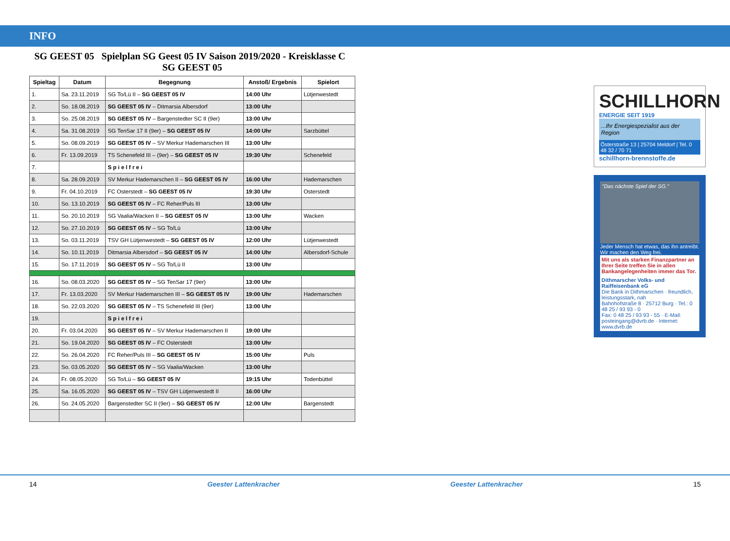INFO
SG GEEST 05 Spielplan SG Geest 05 IV Saison 2019/2020 - Kreisklasse C SG GEEST 05
| Spieltag | Datum | Begegnung | Anstoß/ Ergebnis | Spielort |
| --- | --- | --- | --- | --- |
| 1. | Sa. 23.11.2019 | SG To/Lü II – SG GEEST 05 IV | 14:00 Uhr | Lütjenwestedt |
| 2. | So. 18.08.2019 | SG GEEST 05 IV – Ditmarsia Albersdorf | 13:00 Uhr | |
| 3. | So. 25.08.2019 | SG GEEST 05 IV – Bargenstedter SC II (9er) | 13:00 Uhr | |
| 4. | Sa. 31.08.2019 | SG TenSar 17 II (9er) – SG GEEST 05 IV | 14:00 Uhr | Sarzbüttel |
| 5. | So. 08.09.2019 | SG GEEST 05 IV – SV Merkur Hademarschen III | 13:00 Uhr | |
| 6. | Fr. 13.09.2019 | TS Schenefeld III – (9er) – SG GEEST 05 IV | 19:30 Uhr | Schenefeld |
| 7. | | S p i e l f r e i | | |
| 8. | Sa. 28.09.2019 | SV Merkur Hademarschen II – SG GEEST 05 IV | 16:00 Uhr | Hademarschen |
| 9. | Fr. 04.10.2019 | FC Osterstedt – SG GEEST 05 IV | 19:30 Uhr | Osterstedt |
| 10. | So. 13.10.2019 | SG GEEST 05 IV – FC Reher/Puls III | 13:00 Uhr | |
| 11. | So. 20.10.2019 | SG Vaalia/Wacken II – SG GEEST 05 IV | 13:00 Uhr | Wacken |
| 12. | So. 27.10.2019 | SG GEEST 05 IV – SG To/Lü | 13:00 Uhr | |
| 13. | So. 03.11.2019 | TSV GH Lütjenwestedt – SG GEEST 05 IV | 12:00 Uhr | Lütjenwestedt |
| 14. | So. 10.11.2019 | Ditmarsia Albersdorf – SG GEEST 05 IV | 14:00 Uhr | Albersdorf-Schule |
| 15. | So. 17.11.2019 | SG GEEST 05 IV – SG To/Lü II | 13:00 Uhr | |
| 16. | So. 08.03.2020 | SG GEEST 05 IV – SG TenSar 17 (9er) | 13:00 Uhr | |
| 17. | Fr. 13.03.2020 | SV Merkur Hademarschen III – SG GEEST 05 IV | 19:00 Uhr | Hademarschen |
| 18. | So. 22.03.2020 | SG GEEST 05 IV – TS Schenefeld III (9er) | 13:00 Uhr | |
| 19. | | S p i e l f r e i | | |
| 20. | Fr. 03.04.2020 | SG GEEST 05 IV – SV Merkur Hademarschen II | 19:00 Uhr | |
| 21. | So. 19.04.2020 | SG GEEST 05 IV – FC Osterstedt | 13:00 Uhr | |
| 22. | So. 26.04.2020 | FC Reher/Puls III – SG GEEST 05 IV | 15:00 Uhr | Puls |
| 23. | So. 03.05.2020 | SG GEEST 05 IV – SG Vaalia/Wacken | 13:00 Uhr | |
| 24. | Fr. 08.05.2020 | SG To/Lü – SG GEEST 05 IV | 19:15 Uhr | Todenbüttel |
| 25. | Sa. 16.05.2020 | SG GEEST 05 IV – TSV GH Lütjenwestedt II | 16:00 Uhr | |
| 26. | So. 24.05.2020 | Bargenstedter SC II (9er) – SG GEEST 05 IV | 12:00 Uhr | Bargenstedt |
SCHILLHORN
ENERGIE SEIT 1919
...Ihr Energiespezialist aus der Region
Österstraße 13 | 25704 Meldorf | Tel. 0 48 32 / 70 71
schillhorn-brennstoffe.de
"Das nächste Spiel der SG."
Jeder Mensch hat etwas, das ihn antreibt. Wir machen den Weg frei.
Mit uns als starken Finanzpartner an Ihrer Seite treffen Sie in allen Bankangelegenheiten immer das Tor.
Dithmarscher Volks- und Raiffeisenbank eG
Die Bank in Dithmarschen · freundlich, leistungsstark, nah
Bahnhofstraße 8 · 25712 Burg · Tel.: 0 48 25 / 93 93 - 0
Fax: 0 48 25 / 93 93 - 55 · E-Mail: posteingang@dvrb.de · Internet: www.dvrb.de
14 Geester Lattenkracher Geester Lattenkracher 15